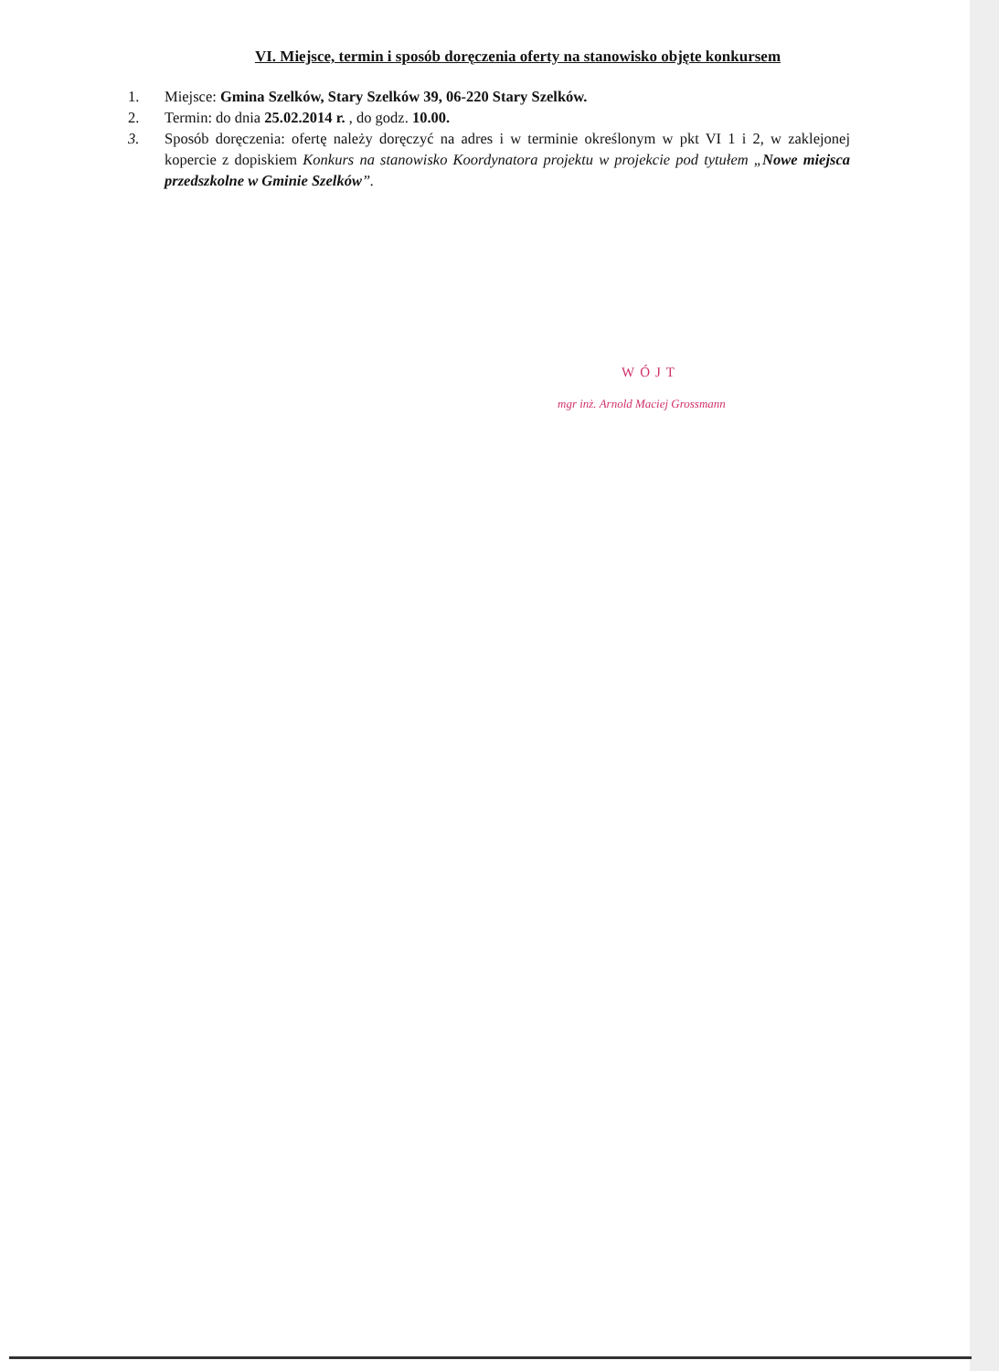VI. Miejsce, termin i sposób doręczenia oferty na stanowisko objęte konkursem
1. Miejsce: Gmina Szelków, Stary Szelków 39, 06-220 Stary Szelków.
2. Termin: do dnia 25.02.2014 r. , do godz. 10.00.
3. Sposób doręczenia: ofertę należy doręczyć na adres i w terminie określonym w pkt VI 1 i 2, w zaklejonej kopercie z dopiskiem Konkurs na stanowisko Koordynatora projektu w projekcie pod tytułem „Nowe miejsca przedszkolne w Gminie Szelków”.
WÓJT
mgr inż. Arnold Maciej Grossmann